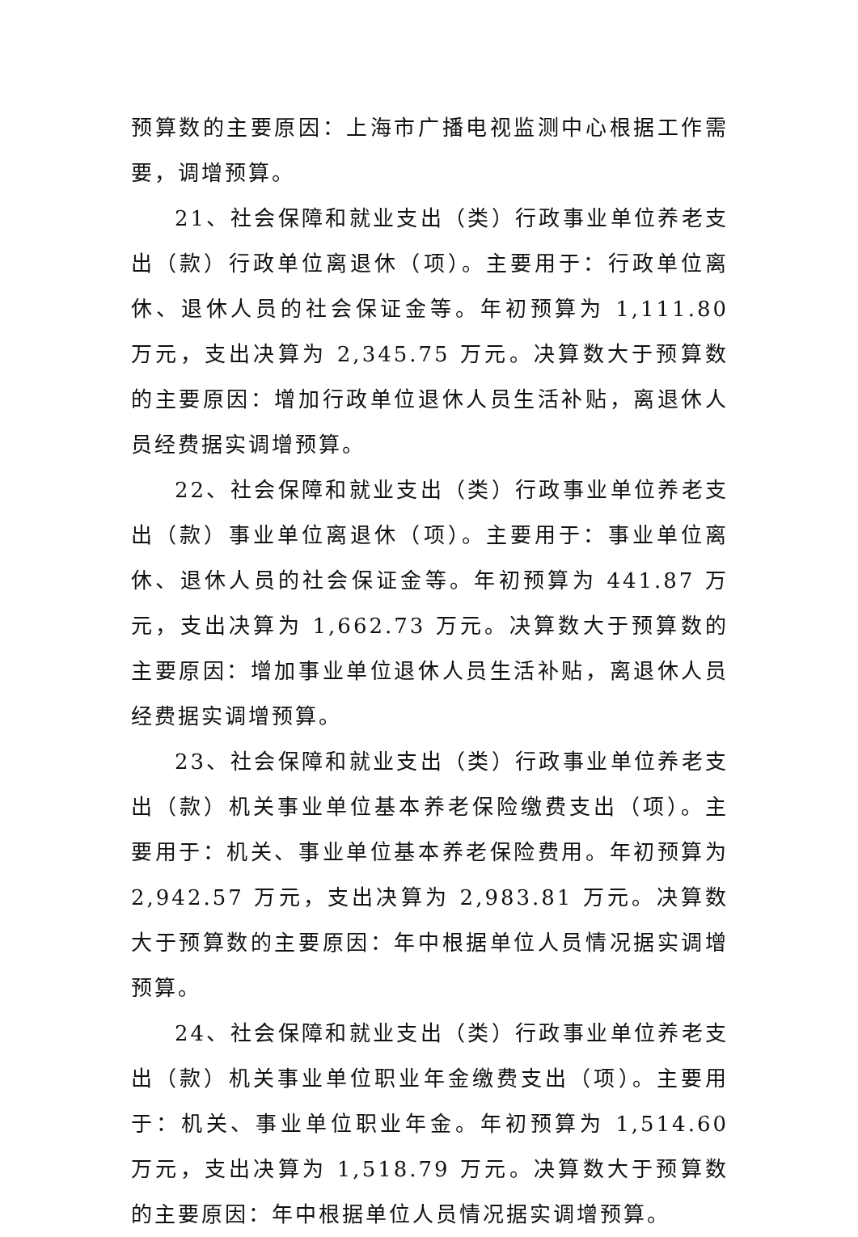预算数的主要原因：上海市广播电视监测中心根据工作需要，调增预算。
21、社会保障和就业支出（类）行政事业单位养老支出（款）行政单位离退休（项）。主要用于：行政单位离休、退休人员的社会保证金等。年初预算为 1,111.80 万元，支出决算为 2,345.75 万元。决算数大于预算数的主要原因：增加行政单位退休人员生活补贴，离退休人员经费据实调增预算。
22、社会保障和就业支出（类）行政事业单位养老支出（款）事业单位离退休（项）。主要用于：事业单位离休、退休人员的社会保证金等。年初预算为 441.87 万元，支出决算为 1,662.73 万元。决算数大于预算数的主要原因：增加事业单位退休人员生活补贴，离退休人员经费据实调增预算。
23、社会保障和就业支出（类）行政事业单位养老支出（款）机关事业单位基本养老保险缴费支出（项）。主要用于：机关、事业单位基本养老保险费用。年初预算为 2,942.57 万元，支出决算为 2,983.81 万元。决算数大于预算数的主要原因：年中根据单位人员情况据实调增预算。
24、社会保障和就业支出（类）行政事业单位养老支出（款）机关事业单位职业年金缴费支出（项）。主要用于：机关、事业单位职业年金。年初预算为 1,514.60 万元，支出决算为 1,518.79 万元。决算数大于预算数的主要原因：年中根据单位人员情况据实调增预算。